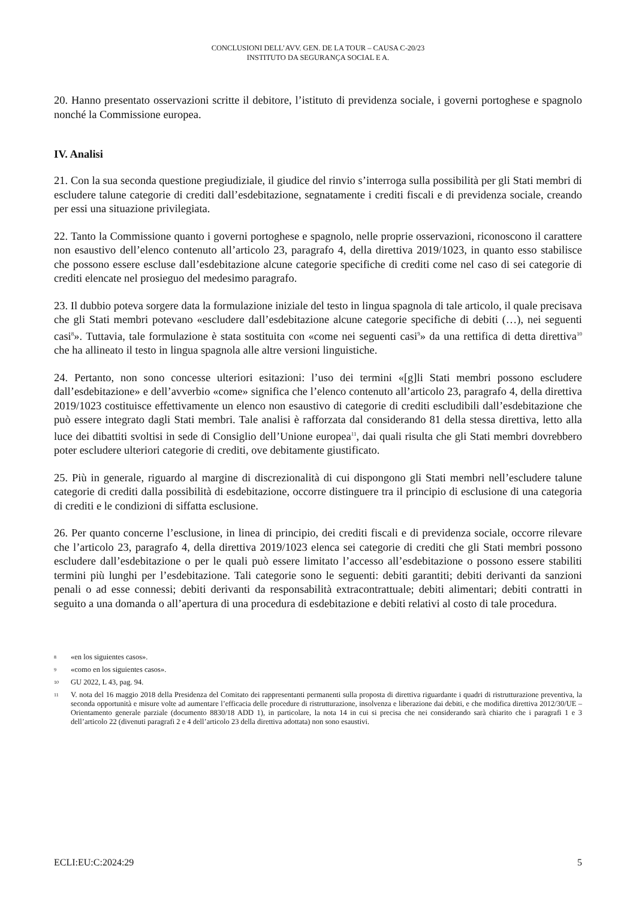CONCLUSIONI DELL’AVV. GEN. DE LA TOUR – CAUSA C-20/23
INSTITUTO DA SEGURANÇA SOCIAL E A.
20. Hanno presentato osservazioni scritte il debitore, l’istituto di previdenza sociale, i governi portoghese e spagnolo nonché la Commissione europea.
IV. Analisi
21. Con la sua seconda questione pregiudiziale, il giudice del rinvio s’interroga sulla possibilità per gli Stati membri di escludere talune categorie di crediti dall’esdebitazione, segnatamente i crediti fiscali e di previdenza sociale, creando per essi una situazione privilegiata.
22. Tanto la Commissione quanto i governi portoghese e spagnolo, nelle proprie osservazioni, riconoscono il carattere non esaustivo dell’elenco contenuto all’articolo 23, paragrafo 4, della direttiva 2019/1023, in quanto esso stabilisce che possono essere escluse dall’esdebitazione alcune categorie specifiche di crediti come nel caso di sei categorie di crediti elencate nel prosieguo del medesimo paragrafo.
23. Il dubbio poteva sorgere data la formulazione iniziale del testo in lingua spagnola di tale articolo, il quale precisava che gli Stati membri potevano «escludere dall’esdebitazione alcune categorie specifiche di debiti (…), nei seguenti casi<sup>8</sup>». Tuttavia, tale formulazione è stata sostituita con «come nei seguenti casi<sup>9</sup>» da una rettifica di detta direttiva<sup>10</sup> che ha allineato il testo in lingua spagnola alle altre versioni linguistiche.
24. Pertanto, non sono concesse ulteriori esitazioni: l’uso dei termini «[g]li Stati membri possono escludere dall’esdebitazione» e dell’avverbio «come» significa che l’elenco contenuto all’articolo 23, paragrafo 4, della direttiva 2019/1023 costituisce effettivamente un elenco non esaustivo di categorie di crediti escludibili dall’esdebitazione che può essere integrato dagli Stati membri. Tale analisi è rafforzata dal considerando 81 della stessa direttiva, letto alla luce dei dibattiti svoltisi in sede di Consiglio dell’Unione europea<sup>11</sup>, dai quali risulta che gli Stati membri dovrebbero poter escludere ulteriori categorie di crediti, ove debitamente giustificato.
25. Più in generale, riguardo al margine di discrezionalità di cui dispongono gli Stati membri nell’escludere talune categorie di crediti dalla possibilità di esdebitazione, occorre distinguere tra il principio di esclusione di una categoria di crediti e le condizioni di siffatta esclusione.
26. Per quanto concerne l’esclusione, in linea di principio, dei crediti fiscali e di previdenza sociale, occorre rilevare che l’articolo 23, paragrafo 4, della direttiva 2019/1023 elenca sei categorie di crediti che gli Stati membri possono escludere dall’esdebitazione o per le quali può essere limitato l’accesso all’esdebitazione o possono essere stabiliti termini più lunghi per l’esdebitazione. Tali categorie sono le seguenti: debiti garantiti; debiti derivanti da sanzioni penali o ad esse connessi; debiti derivanti da responsabilità extracontrattuale; debiti alimentari; debiti contratti in seguito a una domanda o all’apertura di una procedura di esdebitazione e debiti relativi al costo di tale procedura.
8 «en los siguientes casos».
9 «como en los siguientes casos».
10 GU 2022, L 43, pag. 94.
11
V. nota del 16 maggio 2018 della Presidenza del Comitato dei rappresentanti permanenti sulla proposta di direttiva riguardante i quadri di ristrutturazione preventiva, la seconda opportunità e misure volte ad aumentare l’efficacia delle procedure di ristrutturazione, insolvenza e liberazione dai debiti, e che modifica direttiva 2012/30/UE – Orientamento generale parziale (documento 8830/18 ADD 1), in particolare, la nota 14 in cui si precisa che nei considerando sarà chiarito che i paragrafi 1 e 3 dell’articolo 22 (divenuti paragrafi 2 e 4 dell’articolo 23 della direttiva adottata) non sono esaustivi.
ECLI:EU:C:2024:29 5